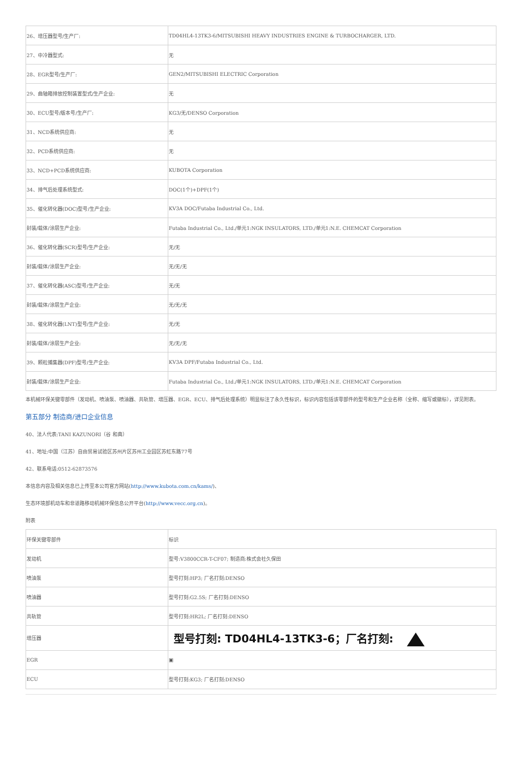| 26、增压器型号/生产厂: | TD04HL4-13TK3-6/MITSUBISHI HEAVY INDUSTRIES ENGINE & TURBOCHARGER, LTD. |
| 27、中冷器型式: | 无 |
| 28、EGR型号/生产厂: | GEN2/MITSUBISHI ELECTRIC Corporation |
| 29、曲轴箱排放控制装置型式/生产企业: | 无 |
| 30、ECU型号/版本号/生产厂: | KG3/无/DENSO Corporation |
| 31、NCD系统供应商: | 无 |
| 32、PCD系统供应商: | 无 |
| 33、NCD+PCD系统供应商: | KUBOTA Corporation |
| 34、排气后处理系统型式: | DOC(1个)+DPF(1个) |
| 35、催化转化器(DOC)型号/生产企业: | KV3A DOC/Futaba Industrial Co., Ltd. |
| 封装/载体/涂层生产企业: | Futaba Industrial Co., Ltd./单元1:NGK INSULATORS, LTD./单元1:N.E. CHEMCAT Corporation |
| 36、催化转化器(SCR)型号/生产企业: | 无/无 |
| 封装/载体/涂层生产企业: | 无/无/无 |
| 37、催化转化器(ASC)型号/生产企业: | 无/无 |
| 封装/载体/涂层生产企业: | 无/无/无 |
| 38、催化转化器(LNT)型号/生产企业: | 无/无 |
| 封装/载体/涂层生产企业: | 无/无/无 |
| 39、颗粒捕集器(DPF)型号/生产企业: | KV3A DPF/Futaba Industrial Co., Ltd. |
| 封装/载体/涂层生产企业: | Futaba Industrial Co., Ltd./单元1:NGK INSULATORS, LTD./单元1:N.E. CHEMCAT Corporation |
本机械环保关键零部件（发动机、喷油泵、喷油器、共轨管、增压器、EGR、ECU、排气后处理系统）明显标注了永久性标识，标识内容包括该零部件的型号和生产企业名称（全称、缩写或徽标），详见附表。
第五部分 制造商/进口企业信息
40、法人代表:TANI KAZUNORI（谷 和典）
41、地址:中国（江苏）自由贸易试验区苏州片区苏州工业园区苏虹东路77号
42、联系电话:0512-62873576
本信息内容及相关信息已上传至本公司官方网站(http://www.kubota.com.cn/kams/)、
生态环境部机动车和非道路移动机械环保信息公开平台(http://www.vecc.org.cn)。
附表
| 环保关键零部件 | 标识 |
| 发动机 | 型号:V3800CCR-T-CF07; 制造商:株式会社久保田 |
| 喷油泵 | 型号打刻:HP3; 厂名打刻:DENSO |
| 喷油器 | 型号打刻:G2.5S; 厂名打刻:DENSO |
| 共轨管 | 型号打刻:HR2L; 厂名打刻:DENSO |
| 增压器 | 型号打刻: TD04HL4-13TK3-6；厂名打刻: |
| EGR | ▣ |
| ECU | 型号打刻:KG3; 厂名打刻:DENSO |